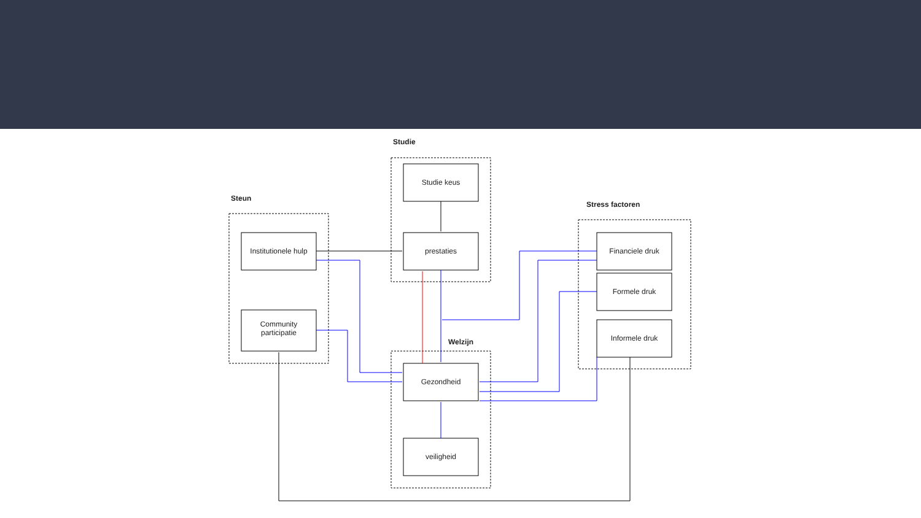Studie
Steun
Stress factoren
Welzijn
Studie keus
prestaties
Institutionele hulp
Community participatie
Financiele druk
Formele druk
Informele druk
Gezondheid
veiligheid